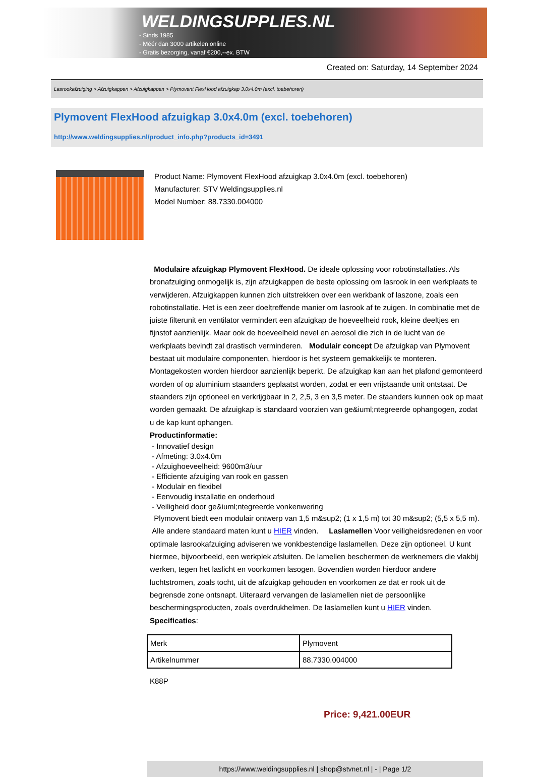WELDINGSUPPLIES.NL
- Sinds 1985
- Méér dan 3000 artikelen online
- Gratis bezorging, vanaf €200,--ex. BTW
Created on: Saturday, 14 September 2024
Lasrookafzuiging > Afzuigkappen > Afzuigkappen > Plymovent FlexHood afzuigkap 3.0x4.0m (excl. toebehoren)
Plymovent FlexHood afzuigkap 3.0x4.0m (excl. toebehoren)
http://www.weldingsupplies.nl/product_info.php?products_id=3491
Product Name: Plymovent FlexHood afzuigkap 3.0x4.0m (excl. toebehoren)
Manufacturer: STV Weldingsupplies.nl
Model Number: 88.7330.004000
Modulaire afzuigkap Plymovent FlexHood. De ideale oplossing voor robotinstallaties. Als bronafzuiging onmogelijk is, zijn afzuigkappen de beste oplossing om lasrook in een werkplaats te verwijderen. Afzuigkappen kunnen zich uitstrekken over een werkbank of laszone, zoals een robotinstallatie. Het is een zeer doeltreffende manier om lasrook af te zuigen. In combinatie met de juiste filterunit en ventilator vermindert een afzuigkap de hoeveelheid rook, kleine deeltjes en fijnstof aanzienlijk. Maar ook de hoeveelheid nevel en aerosol die zich in de lucht van de werkplaats bevindt zal drastisch verminderen. Modulair concept De afzuigkap van Plymovent bestaat uit modulaire componenten, hierdoor is het systeem gemakkelijk te monteren. Montagekosten worden hierdoor aanzienlijk beperkt. De afzuigkap kan aan het plafond gemonteerd worden of op aluminium staanders geplaatst worden, zodat er een vrijstaande unit ontstaat. De staanders zijn optioneel en verkrijgbaar in 2, 2,5, 3 en 3,5 meter. De staanders kunnen ook op maat worden gemaakt. De afzuigkap is standaard voorzien van ge&iuml;ntegreerde ophangogen, zodat u de kap kunt ophangen.
Productinformatie:
- Innovatief design
- Afmeting: 3.0x4.0m
- Afzuighoeveelheid: 9600m3/uur
- Efficiente afzuiging van rook en gassen
- Modulair en flexibel
- Eenvoudig installatie en onderhoud
- Veiligheid door ge&iuml;ntegreerde vonkenwering
Plymovent biedt een modulair ontwerp van 1,5 m&sup2; (1 x 1,5 m) tot 30 m&sup2; (5,5 x 5,5 m). Alle andere standaard maten kunt u HIER vinden. Laslamellen Voor veiligheidsredenen en voor optimale lasrookafzuiging adviseren we vonkbestendige laslamellen. Deze zijn optioneel. U kunt hiermee, bijvoorbeeld, een werkplek afsluiten. De lamellen beschermen de werknemers die vlakbij werken, tegen het laslicht en voorkomen lasogen. Bovendien worden hierdoor andere luchtstromen, zoals tocht, uit de afzuigkap gehouden en voorkomen ze dat er rook uit de begrensde zone ontsnapt. Uiteraard vervangen de laslamellen niet de persoonlijke beschermingsproducten, zoals overdrukhelmen. De laslamellen kunt u HIER vinden. Specificaties:
| Merk | Plymovent |
| Artikelnummer | 88.7330.004000 |
K88P
Price: 9,421.00EUR
https://www.weldingsupplies.nl | shop@stvnet.nl | - | Page 1/2